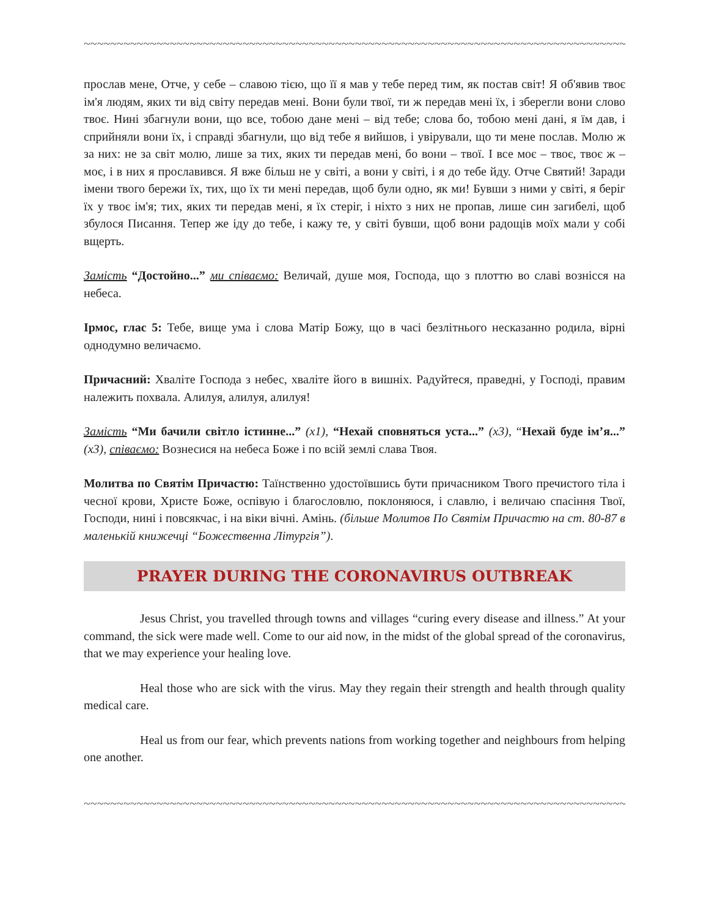~~~~~~~~~~~~~~~~~~~~~~~~~~~~~~~~~~~~~~~~~~~~~~~~~~~~~~~~~~~~~~~~~~~~~~~~~~~~~~~~~~~
прослав мене, Отче, у себе – славою тією, що її я мав у тебе перед тим, як постав світ! Я об'явив твоє ім'я людям, яких ти від світу передав мені. Вони були твої, ти ж передав мені їх, і зберегли вони слово твоє. Нині збагнули вони, що все, тобою дане мені – від тебе; слова бо, тобою мені дані, я їм дав, і сприйняли вони їх, і справді збагнули, що від тебе я вийшов, і увірували, що ти мене послав. Молю ж за них: не за світ молю, лише за тих, яких ти передав мені, бо вони – твої. І все моє – твоє, твоє ж – моє, і в них я прославився. Я вже більш не у світі, а вони у світі, і я до тебе йду. Отче Святий! Заради імени твого бережи їх, тих, що їх ти мені передав, щоб були одно, як ми! Бувши з ними у світі, я беріг їх у твоє ім'я; тих, яких ти передав мені, я їх стеріг, і ніхто з них не пропав, лише син загибелі, щоб збулося Писання. Тепер же іду до тебе, і кажу те, у світі бувши, щоб вони радощів моїх мали у собі вщерть.
Замість “Достойно...” ми співаємо: Величай, душе моя, Господа, що з плоттю во славі вознісся на небеса.
Ірмос, глас 5: Тебе, вище ума і слова Матір Божу, що в часі безлітнього несказанно родила, вірні однодумно величаємо.
Причасний: Хваліте Господа з небес, хваліте його в вишніх. Радуйтеся, праведні, у Господі, правим належить похвала. Алилуя, алилуя, алилуя!
Замість “Ми бачили світло істинне...” (x1), “Нехай сповняться уста...” (x3), “Нехай буде ім’я...” (x3), співаємо: Вознесися на небеса Боже і по всій землі слава Твоя.
Молитва по Святім Причастю: Таїнственно удостоївшись бути причасником Твого пречистого тіла і чесної крови, Христе Боже, оспівую і благословлю, поклоняюся, і славлю, і величаю спасіння Твої, Господи, нині і повсякчас, і на віки вічні. Амінь. (більше Молитов По Святім Причастю на ст. 80-87 в маленькій книжечці “Божественна Літургія”).
PRAYER DURING THE CORONAVIRUS OUTBREAK
Jesus Christ, you travelled through towns and villages “curing every disease and illness.” At your command, the sick were made well. Come to our aid now, in the midst of the global spread of the coronavirus, that we may experience your healing love.
Heal those who are sick with the virus. May they regain their strength and health through quality medical care.
Heal us from our fear, which prevents nations from working together and neighbours from helping one another.
~~~~~~~~~~~~~~~~~~~~~~~~~~~~~~~~~~~~~~~~~~~~~~~~~~~~~~~~~~~~~~~~~~~~~~~~~~~~~~~~~~~